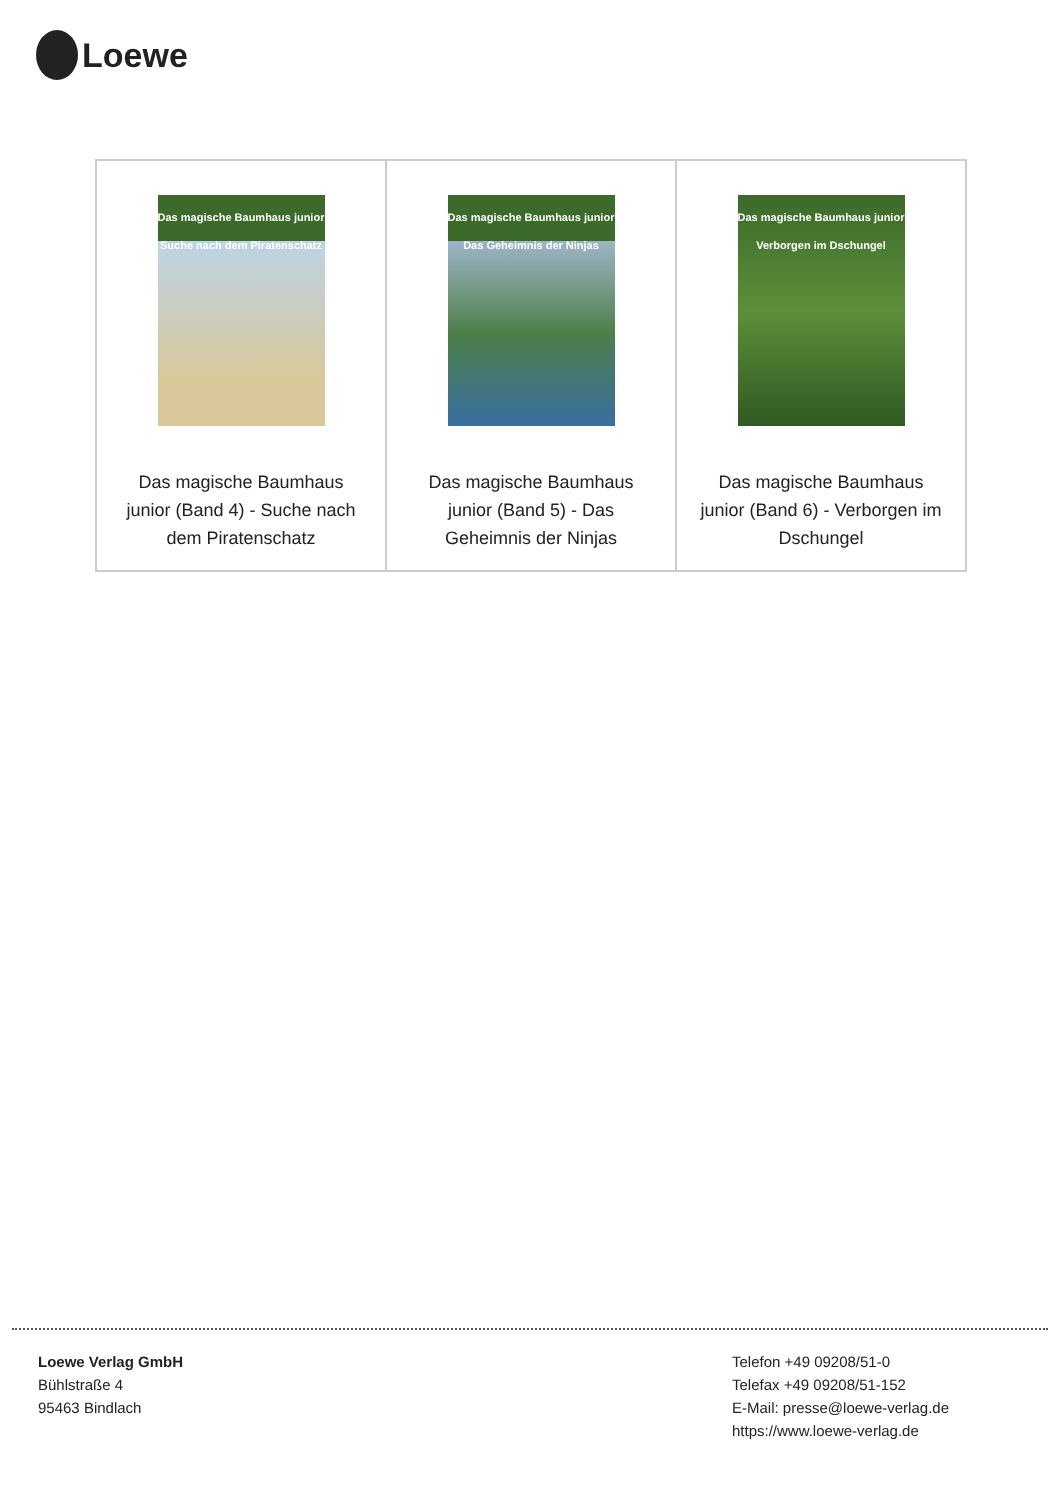Loewe
| Das magische Baumhaus junior Suche nach dem Piratenschatz Das magische Baumhaus junior (Band 4) - Suche nach dem Piratenschatz | Das magische Baumhaus junior Das Geheimnis der Ninjas Das magische Baumhaus junior (Band 5) - Das Geheimnis der Ninjas | Das magische Baumhaus junior Verborgen im Dschungel Das magische Baumhaus junior (Band 6) - Verborgen im Dschungel |
Loewe Verlag GmbH
Bühlstraße 4
95463 Bindlach
Telefon +49 09208/51-0
Telefax +49 09208/51-152
E-Mail: presse@loewe-verlag.de
https://www.loewe-verlag.de